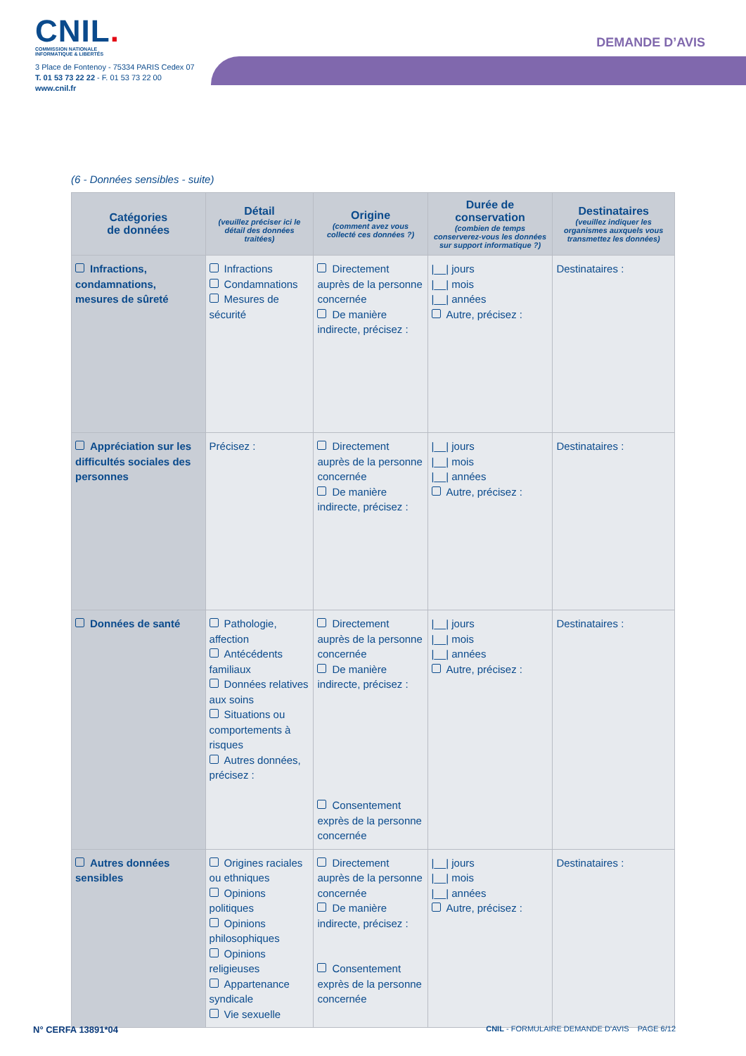CNIL.
COMMISSION NATIONALE
INFORMATIQUE & LIBERTÉS
3 Place de Fontenoy - 75334 PARIS Cedex 07
T. 01 53 73 22 22 - F. 01 53 73 22 00
www.cnil.fr
DEMANDE D’AVIS
(6 - Données sensibles - suite)
| Catégories de données | Détail (veuillez préciser ici le détail des données traitées) | Origine (comment avez vous collecté ces données ?) | Durée de conservation (combien de temps conserverez-vous les données sur support informatique ?) | Destinataires (veuillez indiquer les organismes auxquels vous transmettez les données) |
| --- | --- | --- | --- | --- |
| Infractions, condamnations, mesures de sûreté | Infractions Condamnations Mesures de sécurité | Directement auprès de la personne concernée De manière indirecte, précisez : | /__/ jours /__/ mois /__/ années Autre, précisez : | Destinataires : |
| Appréciation sur les difficultés sociales des personnes | Précisez : | Directement auprès de la personne concernée De manière indirecte, précisez : | /__/ jours /__/ mois /__/ années Autre, précisez : | Destinataires : |
| Données de santé | Pathologie, affection Antécédents familiaux Données relatives aux soins Situations ou comportements à risques Autres données, précisez : | Directement auprès de la personne concernée De manière indirecte, précisez : Consentement exprès de la personne concernée | /__/ jours /__/ mois /__/ années Autre, précisez : | Destinataires : |
| Autres données sensibles | Origines raciales ou ethniques Opinions politiques Opinions philosophiques Opinions religieuses Appartenance syndicale Vie sexuelle | Directement auprès de la personne concernée De manière indirecte, précisez : Consentement exprès de la personne concernée | /__/ jours /__/ mois /__/ années Autre, précisez : | Destinataires : |
N° CERFA 13891*04 CNIL - FORMULAIRE DEMANDE D’AVIS PAGE 6/12